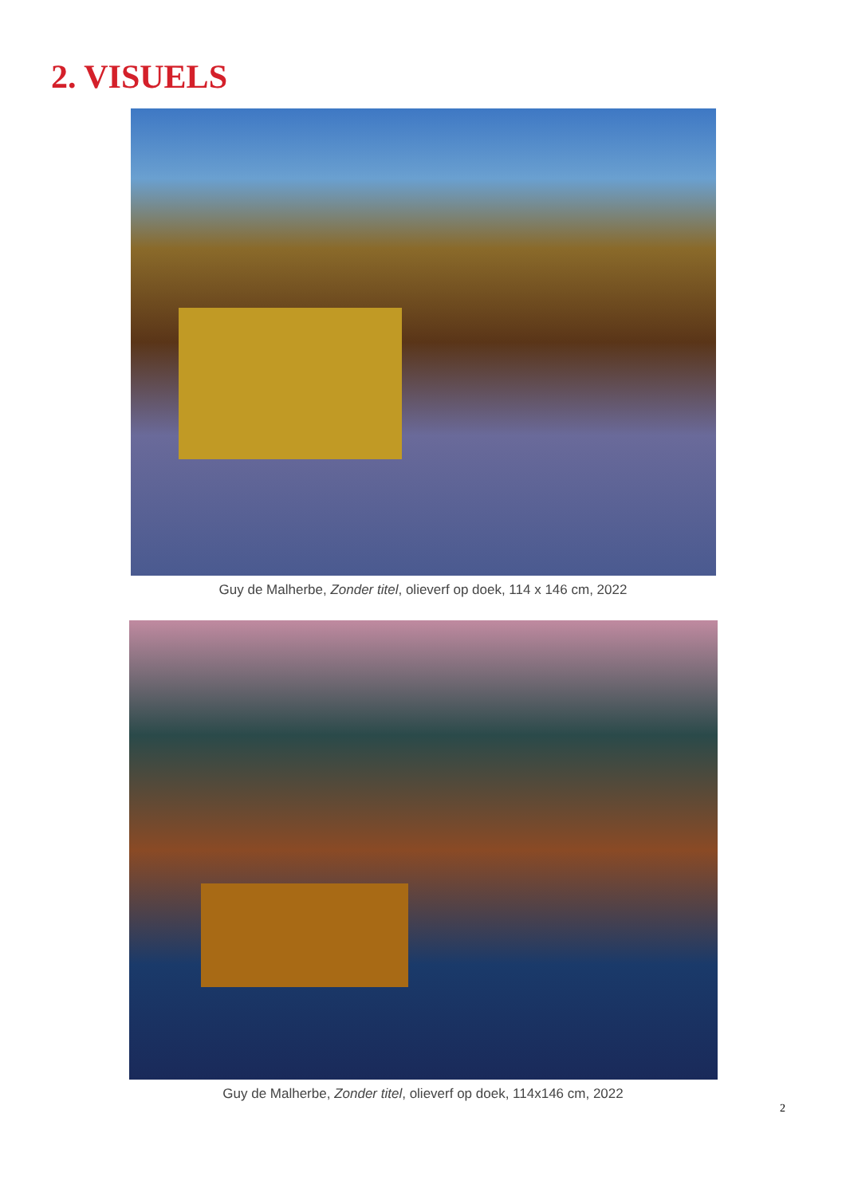2. VISUELS
Guy de Malherbe, Zonder titel, olieverf op doek, 114 x 146 cm, 2022
Guy de Malherbe, Zonder titel, olieverf op doek, 114x146 cm, 2022
2